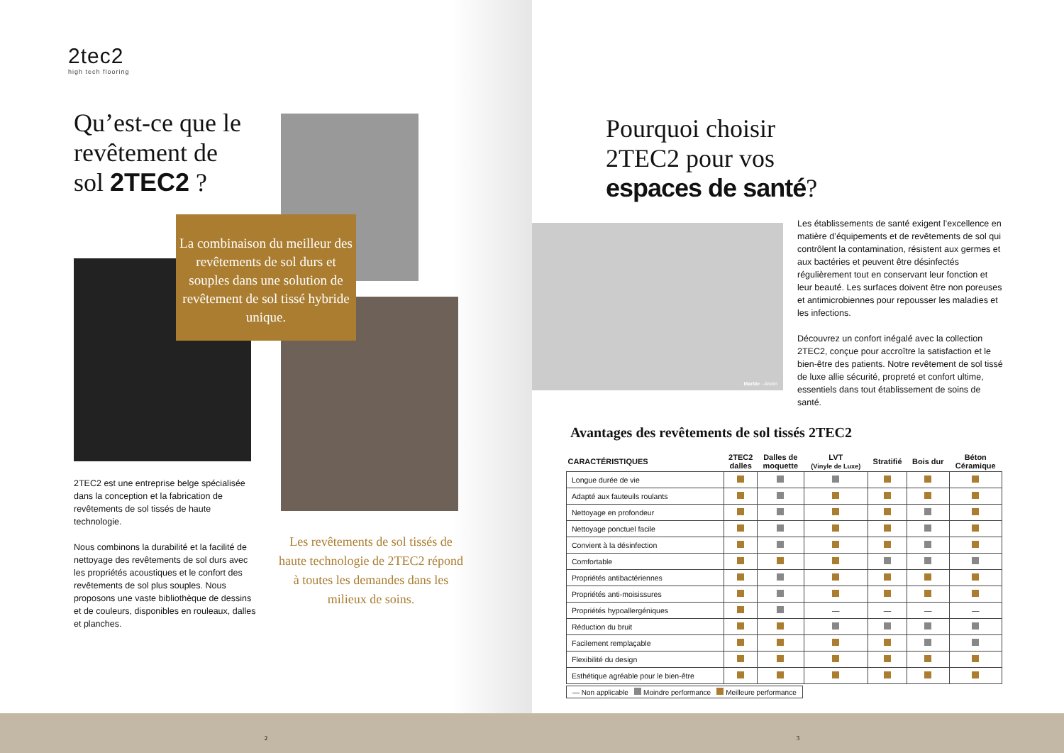2tec2
high tech flooring
Qu’est-ce que le
revêtement de
sol 2TEC2 ?
La combinaison du meilleur des revêtements de sol durs et souples dans une solution de revêtement de sol tissé hybride unique.
2TEC2 est une entreprise belge spécialisée dans la conception et la fabrication de revêtements de sol tissés de haute technologie.
Nous combinons la durabilité et la facilité de nettoyage des revêtements de sol durs avec les propriétés acoustiques et le confort des revêtements de sol plus souples. Nous proposons une vaste bibliothèque de dessins et de couleurs, disponibles en rouleaux, dalles et planches.
Les revêtements de sol tissés de haute technologie de 2TEC2 répond à toutes les demandes dans les milieux de soins.
Pourquoi choisir
2TEC2 pour vos
espaces de santé?
Marble - Aliven
Les établissements de santé exigent l’excellence en matière d’équipements et de revêtements de sol qui contrôlent la contamination, résistent aux germes et aux bactéries et peuvent être désinfectés régulièrement tout en conservant leur fonction et leur beauté. Les surfaces doivent être non poreuses et antimicrobiennes pour repousser les maladies et les infections.
Découvrez un confort inégalé avec la collection 2TEC2, conçue pour accroître la satisfaction et le bien-être des patients. Notre revêtement de sol tissé de luxe allie sécurité, propreté et confort ultime, essentiels dans tout établissement de soins de santé.
Avantages des revêtements de sol tissés 2TEC2
| CARACTÉRISTIQUES | 2TEC2 dalles | Dalles de moquette | LVT (Vinyle de Luxe) | Stratifié | Bois dur | Béton Céramique |
| --- | --- | --- | --- | --- | --- | --- |
| Longue durée de vie | | | | | | |
| Adapté aux fauteuils roulants | | | | | | |
| Nettoyage en profondeur | | | | | | |
| Nettoyage ponctuel facile | | | | | | |
| Convient à la désinfection | | | | | | |
| Comfortable | | | | | | |
| Propriétés antibactériennes | | | | | | |
| Propriétés anti-moisissures | | | | | | |
| Propriétés hypoallergéniques | | | — | — | — | — |
| Réduction du bruit | | | | | | |
| Facilement remplaçable | | | | | | |
| Flexibilité du design | | | | | | |
| Esthétique agréable pour le bien-être | | | | | | |
— Non applicable Moindre performance Meilleure performance
2 3